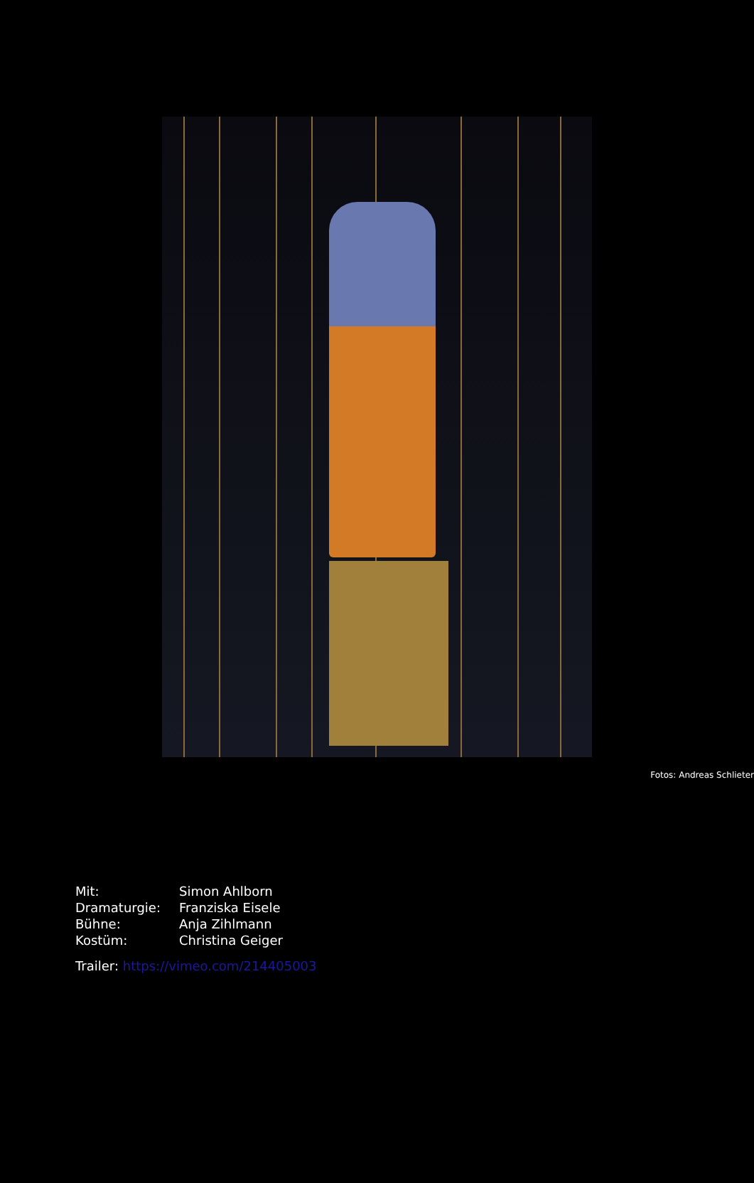Fotos: Andreas Schlieter
| Mit: | Simon Ahlborn |
| Dramaturgie: | Franziska Eisele |
| Bühne: | Anja Zihlmann |
| Kostüm: | Christina Geiger |
Trailer: https://vimeo.com/214405003